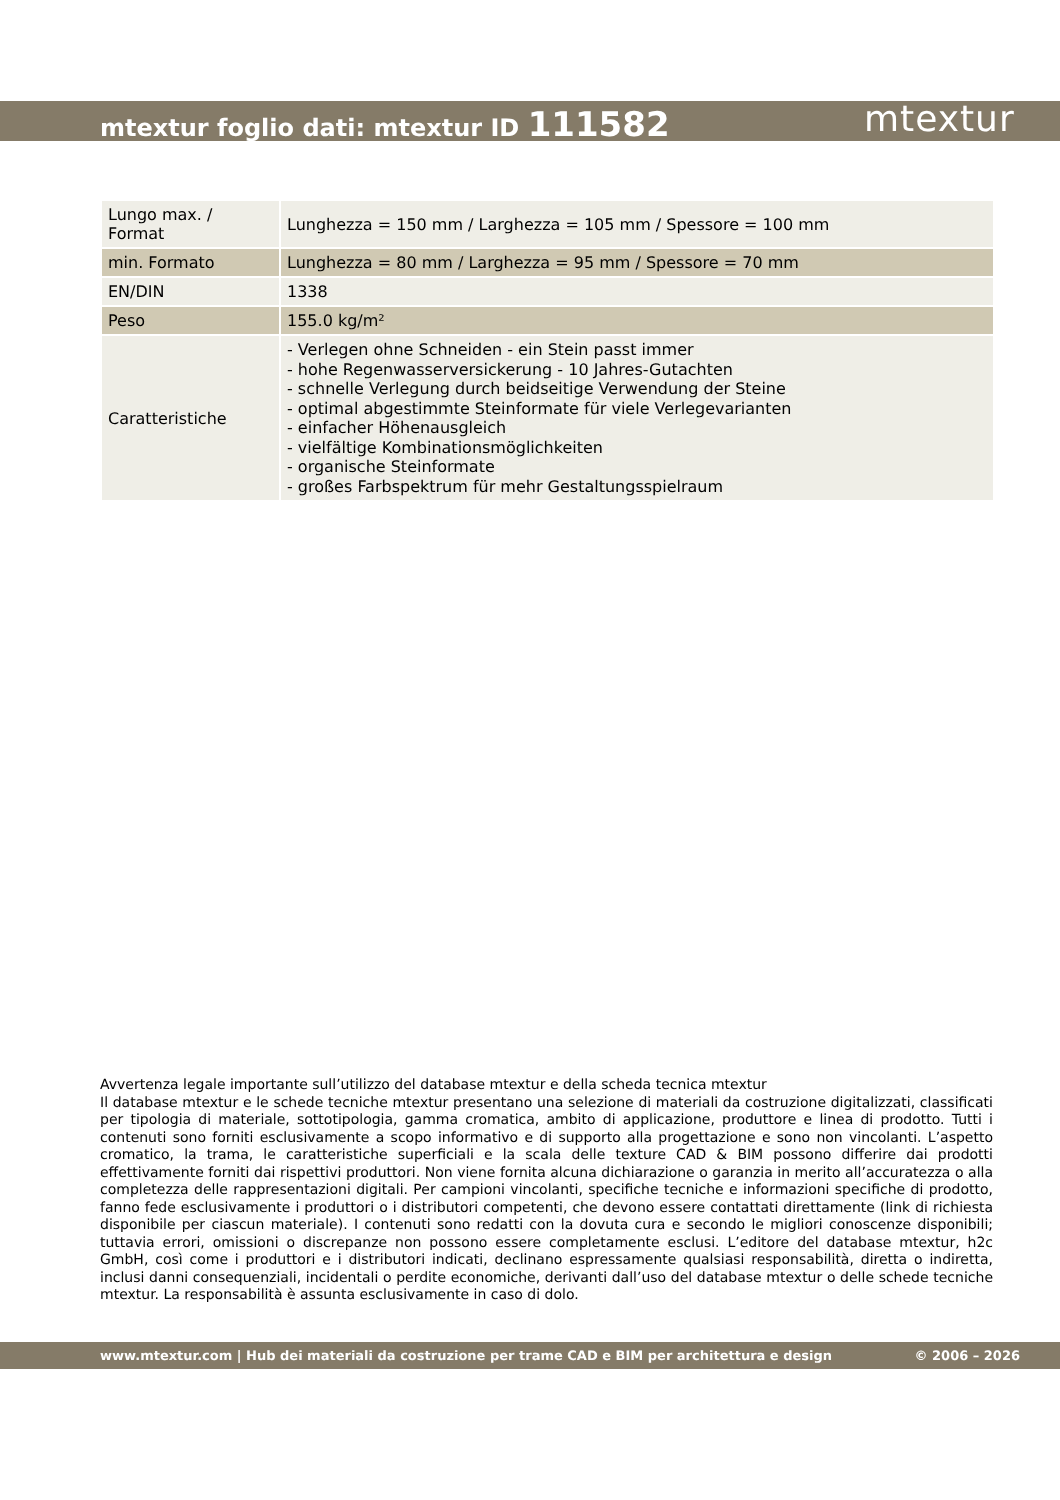mtextur foglio dati: mtextur ID 111582 mtextur
| Lungo max. / Format | Lunghezza = 150 mm / Larghezza = 105 mm / Spessore = 100 mm |
| min. Formato | Lunghezza = 80 mm / Larghezza = 95 mm / Spessore = 70 mm |
| EN/DIN | 1338 |
| Peso | 155.0 kg/m² |
| Caratteristiche | - Verlegen ohne Schneiden - ein Stein passt immer - hohe Regenwasserversickerung - 10 Jahres-Gutachten - schnelle Verlegung durch beidseitige Verwendung der Steine - optimal abgestimmte Steinformate für viele Verlegevarianten - einfacher Höhenausgleich - vielfältige Kombinationsmöglichkeiten - organische Steinformate - großes Farbspektrum für mehr Gestaltungsspielraum |
Avvertenza legale importante sull’utilizzo del database mtextur e della scheda tecnica mtextur
Il database mtextur e le schede tecniche mtextur presentano una selezione di materiali da costruzione digitalizzati, classificati per tipologia di materiale, sottotipologia, gamma cromatica, ambito di applicazione, produttore e linea di prodotto. Tutti i contenuti sono forniti esclusivamente a scopo informativo e di supporto alla progettazione e sono non vincolanti. L’aspetto cromatico, la trama, le caratteristiche superficiali e la scala delle texture CAD & BIM possono differire dai prodotti effettivamente forniti dai rispettivi produttori. Non viene fornita alcuna dichiarazione o garanzia in merito all’accuratezza o alla completezza delle rappresentazioni digitali. Per campioni vincolanti, specifiche tecniche e informazioni specifiche di prodotto, fanno fede esclusivamente i produttori o i distributori competenti, che devono essere contattati direttamente (link di richiesta disponibile per ciascun materiale). I contenuti sono redatti con la dovuta cura e secondo le migliori conoscenze disponibili; tuttavia errori, omissioni o discrepanze non possono essere completamente esclusi. L’editore del database mtextur, h2c GmbH, così come i produttori e i distributori indicati, declinano espressamente qualsiasi responsabilità, diretta o indiretta, inclusi danni consequenziali, incidentali o perdite economiche, derivanti dall’uso del database mtextur o delle schede tecniche mtextur. La responsabilità è assunta esclusivamente in caso di dolo.
www.mtextur.com | Hub dei materiali da costruzione per trame CAD e BIM per architettura e design © 2006 – 2026